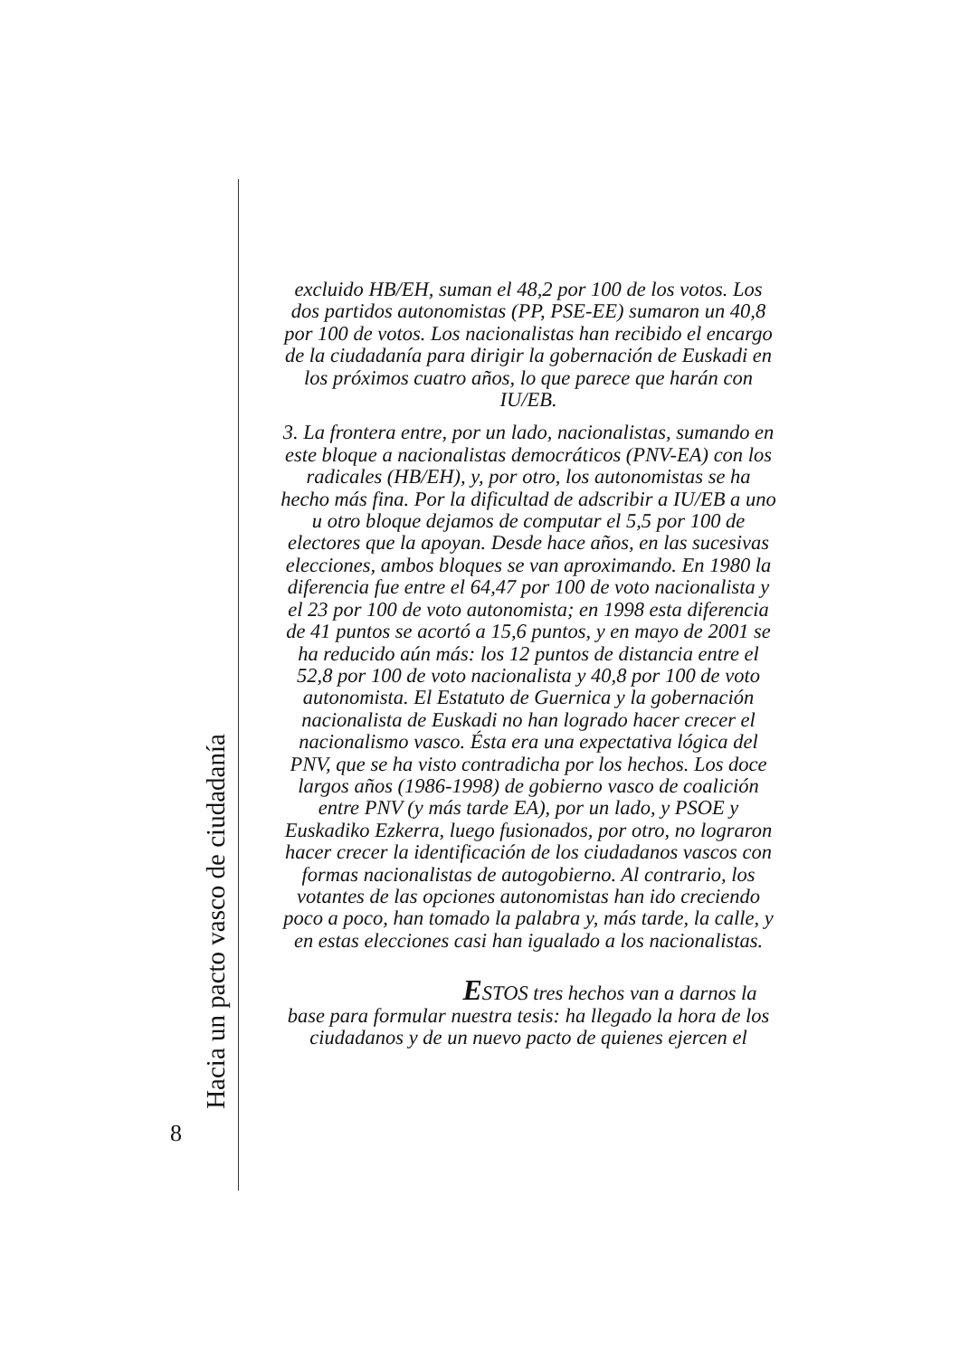Hacia un pacto vasco de ciudadanía
8
excluido HB/EH, suman el 48,2 por 100 de los votos. Los dos partidos autonomistas (PP, PSE-EE) sumaron un 40,8 por 100 de votos. Los nacionalistas han recibido el encargo de la ciudadanía para dirigir la gobernación de Euskadi en los próximos cuatro años, lo que parece que harán con IU/EB.
3. La frontera entre, por un lado, nacionalistas, sumando en este bloque a nacionalistas democráticos (PNV-EA) con los radicales (HB/EH), y, por otro, los autonomistas se ha hecho más fina. Por la dificultad de adscribir a IU/EB a uno u otro bloque dejamos de computar el 5,5 por 100 de electores que la apoyan. Desde hace años, en las sucesivas elecciones, ambos bloques se van aproximando. En 1980 la diferencia fue entre el 64,47 por 100 de voto nacionalista y el 23 por 100 de voto autonomista; en 1998 esta diferencia de 41 puntos se acortó a 15,6 puntos, y en mayo de 2001 se ha reducido aún más: los 12 puntos de distancia entre el 52,8 por 100 de voto nacionalista y 40,8 por 100 de voto autonomista. El Estatuto de Guernica y la gobernación nacionalista de Euskadi no han logrado hacer crecer el nacionalismo vasco. Ésta era una expectativa lógica del PNV, que se ha visto contradicha por los hechos. Los doce largos años (1986-1998) de gobierno vasco de coalición entre PNV (y más tarde EA), por un lado, y PSOE y Euskadiko Ezkerra, luego fusionados, por otro, no lograron hacer crecer la identificación de los ciudadanos vascos con formas nacionalistas de autogobierno. Al contrario, los votantes de las opciones autonomistas han ido creciendo poco a poco, han tomado la palabra y, más tarde, la calle, y en estas elecciones casi han igualado a los nacionalistas.
ESTOS tres hechos van a darnos la
base para formular nuestra tesis: ha llegado la hora de los ciudadanos y de un nuevo pacto de quienes ejercen el